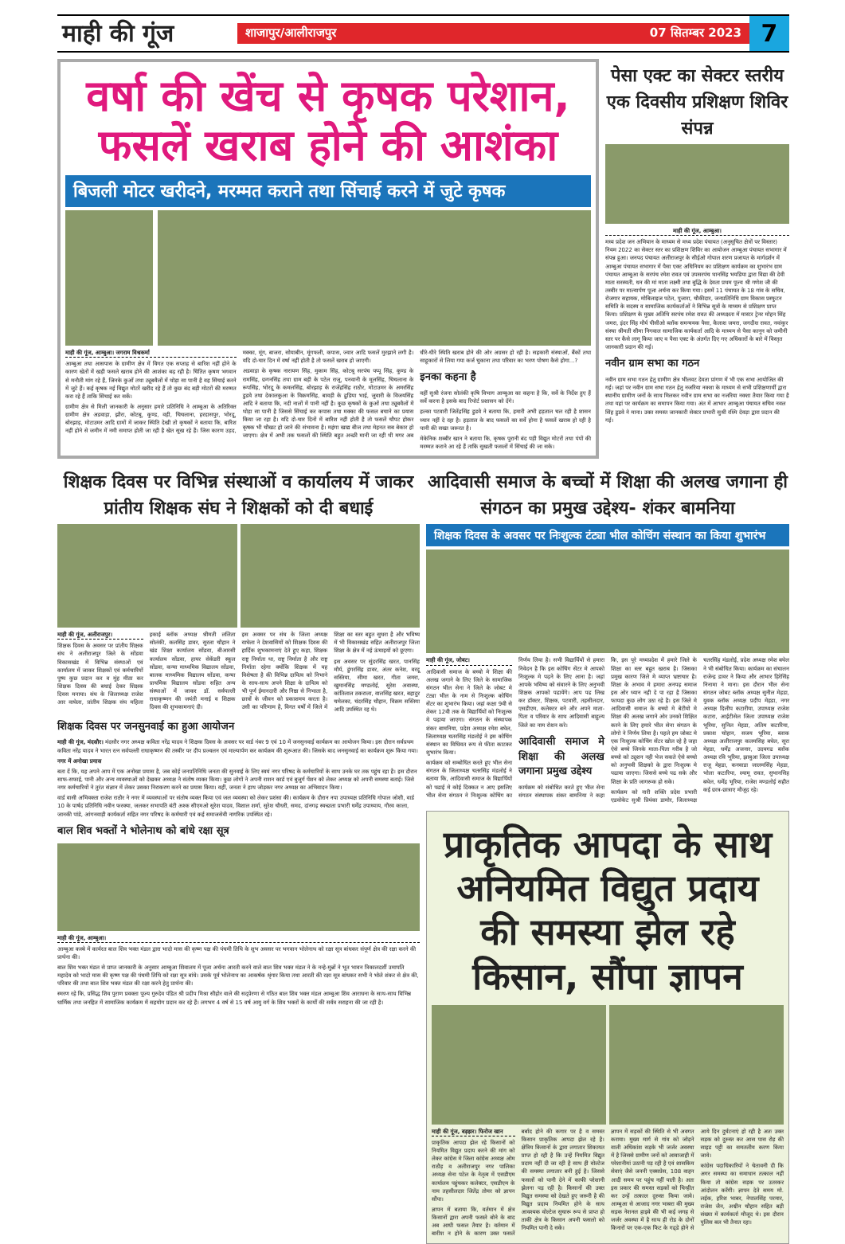माही की गूंज
शाजापुर/आलीराजपुर 07 सितम्बर 2023
7
वर्षा की खेंच से कृषक परेशान, फसलें खराब होने की आशंका
बिजली मोटर खरीदने, मरम्मत कराने तथा सिंचाई करने में जुटे कृषक
माही की गूंज, आम्बुआ। जगराम विश्वकर्मा
आम्बुआ तथा आसपास के ग्रामीण क्षेत्र में विगत एक सप्ताह से बारिश नहीं होने के कारण खेतों में खड़ी फसले खराब होने की आशंका बढ़ रही है। चिंतित कृषण भगवान से मनौती मांग रहे हैं, जिनके कुओं तथा ट्यूबवैलों में थोड़ा सा पानी है वह सिंचाई करने में जुटे हैं। कई कृषक नई विद्युत मोटरें खरीद रहे हैं तो कुछ बंद बड़ी मोटरों की मरम्मत करा रहे हैं ताकि सिंचाई कर सकें।
ग्रामीण क्षेत्र से मिली जानकारी के अनुसार हमारे प्रतिनिधि ने आम्बुआ के अतिरिक्त ग्रामीण क्षेत्र अडवाड़ा, झौरा, कोटबू, कुण्ड, वड़ी, चिचलाना, हरदासपुर, भोरदू, बोरझाड़, मोटाउमर आदि ग्रामों में जाकर स्थिति देखी तो कृषकों ने बताया कि, बारिश नहीं होने से जमीन में नमी समाप्त होती जा रही है खेत सूख रहे हैं। जिस कारण उड़द, मक्का, मूंग, बाजरा, सोयाबीन, मूंगफली, कपास, ज्वार आदि फसलें मुरझाने लगी है। यदि दो-चार दिन में वर्षा नहीं होती है तो फसलें खराब हो जाएगी।
अडवाड़ा के कृषक नारायण सिंह, मुकाम सिंह, कोटबू सरपंच पप्पू सिंह, कुण्ड के रामसिंह, छगनसिंह तथा ग्राम बड़ी के पटेल राजू, पनवानी के मूलसिंह, चिचलाना के रूपसिंह, भोरदू के कमलसिंह, बोरझाड़ के राजेंद्रसिंह राठौर, मोटाउमर के अमरसिंह डुडवे तथा देकालकुआ के विक्रमसिंह, बावड़ी के ढुडिया भाई, जुवारी के विजयसिंह आदि ने बताया कि, नदी नालों में पानी नहीं है। कुछ कृषकों के कुओं तथा ट्यूबवैलों में थोड़ा सा पानी है जिससे सिंचाई कर कपास तथा मक्का की फसल बचाने का प्रयास किया जा रहा है। यदि दो-चार दिनों में बारिश नहीं होती है तो फसलें चौपट होकर कृषक भी चौखट हो जाने की संभावना है। महंगा खाद्य बीज तथा मेहनत सब बेकार हो जाएगा। क्षेत्र में अभी तक फसलों की स्थिति बहुत अच्छी मानी जा रही थी मगर अब धीरे-धीरे स्थिति खराब होने की ओर अग्रसर हो रही है। सहकारी संस्थाओं, बैंकों तथा साहूकारों से लिया गया कर्ज चुकाना तथा परिवार का भरण पोषण कैसे होगा...?
इनका कहना है
वहीं सुश्री रंजना सोलंकी कृषि विभाग आम्बुआ का कहना है कि, सर्वे के निर्देश हुए हैं सर्वे करना है इसके बाद रिपोर्ट प्रशासन को देंगे।
हल्का पटवारी जितेंद्रसिंह डुडवे ने बताया कि, हमारी अभी हड़ताल चल रही है शासन ध्यान नहीं दे रहा है। हड़ताल के बाद फसलों का सर्वे होना है फसलें खराब हो रही है पानी की सख्त जरूरत है।
मेकेनिक शब्बीर खान ने बताया कि, कृषक पुरानी बंद पड़ी विद्युत मोटरों तथा पंपों की मरम्मत कराने आ रहे हैं ताकि सुखती फसलों में सिंचाई की जा सके।
पेसा एक्ट का सेक्टर स्तरीय एक दिवसीय प्रशिक्षण शिविर संपन्न
माही की गूंज, आम्बुआ।
मध्य प्रदेश जन अभियान के माध्यम से मध्य प्रदेश पंचायत (अनुसूचित क्षेत्रों पर विस्तार) नियम 2022 का सेक्टर स्तर का प्रशिक्षण शिविर का आयोजन आम्बुआ पंचायत सभागार में संपन्न हुआ। जनपद पंचायत अलीराजपुर के सीईओ गोपाल शरण प्रजापत के मार्गदर्शन में आम्बुआ पंचायत सभागार में पैसा एक्ट अधिनियम का प्रशिक्षण कार्यक्रम का शुभारंभ ग्राम पंचायत आम्बुआ के सरपंच रमेश रावत एवं उपसरपंच थानसिंह भयडिया द्वारा विद्या की देवी माता सरस्वती, धन की मां माता लक्ष्मी तथा बुद्धि के देवता प्रथम पूज्य श्री गणेश जी की तस्वीर पर माल्यार्पण पूजा अर्चना कर किया गया। इसमें 11 पंचायत के 18 गांव के सचिव, रोजगार सहायक, मोबिलाइज पटेल, पुजारा, चौकीदार, जनप्रतिनिधि ग्राम विकास प्रस्फुटन समिति के सदस्य व सामाजिक कार्यकर्ताओं ने विभिन्न सूत्रों के माध्यम से प्रशिक्षण प्राप्त किया। प्रशिक्षण के मुख्य अतिथि सरपंच रमेश रावत की अध्यक्षता में मास्टर ट्रेनर मोहन सिंह जमरा, इंदर सिंह मौर्य पीसीओ ब्लॉक समन्वयक पैसा, कैलाश जमरा, जगदीश रावत, नवांकुर संस्था श्रीमती सीमा निगवाल सामाजिक कार्यकर्ता आदि के माध्यम से पैसा कानून को जमीनी स्तर पर कैसे लागू किया जाए व पैसा एक्ट के अंतर्गत दिए गए अधिकारों के बारे में विस्तृत जानकारी प्रदान की गई।
नवीन ग्राम सभा का गठन
नवीन ग्राम सभा गठन हेतु ग्रामीण क्षेत्र भीलवट देवता प्रांगण में भी एक सभा आयोजित की गई। जहां पर नवीन ग्राम सभा गठन हेतु नजरिया नक्शा के माध्यम से सभी प्रशिक्षणार्थी द्वारा स्थानीय ग्रामीण जनों के साथ मिलकर नवीन ग्राम सभा का नजरिया नक्शा तैयार किया गया है तथा यहां पर कार्यक्रम का समापन किया गया। अंत में आभार आम्बुआ पंचायत सचिव नवल सिंह डुडवे ने माना। उक्त समस्त जानकारी सेक्टर प्रभारी सुश्री रश्मि देवड़ा द्वारा प्रदान की गई।
शिक्षक दिवस पर विभिन्न संस्थाओं व कार्यालय में जाकर प्रांतीय शिक्षक संघ ने शिक्षकों को दी बधाई
माही की गूंज, अलीराजपुर।
शिक्षक दिवस के अवसर पर प्रांतीय शिक्षक संघ ने अलीराजपुर जिले के सोंडवा विकासखंड में विभिन्न संस्थाओं एवं कार्यालय में जाकर शिक्षकों एवं कर्मचारियों पुष्प कुछ प्रदान कर व मुंह मीठा कर शिक्षक दिवस की बधाई देकर शिक्षक दिवस मनाया। संघ के जिलाध्यक्ष राजेश आर वाघेला, प्रांतीय शिक्षक संघ महिला इकाई ब्लॉक अध्यक्ष श्रीमती ललिता सोलंकी, कलसिंह डावर, सुरला चौहान ने खंड शिक्षा कार्यालय सोंडवा, बीआरसी कार्यालय सोंडवा, हायर सेकेंडरी स्कूल सोंडवा, कन्या माध्यमिक विद्यालय सोंडवा, बालक माध्यमिक विद्यालय सोंडवा, कन्या प्राथमिक विद्यालय सोंडवा सहित अन्य संस्थाओं में जाकर डॉ. सर्वपल्ली राधाकृष्णन की जयंती मनाई व शिक्षक दिवस की शुभकामनाएं दी।
इस अवसर पर संघ के जिला अध्यक्ष वाघेला ने देशवासियों को शिक्षक दिवस की हार्दिक शुभकामनाएं देते हुए कहा, शिक्षक राष्ट्र निर्माता था, राष्ट्र निर्माता है और राष्ट्र निर्माता रहेगा क्योंकि शिक्षक में यह विशेषता है की विभिन्न दायित्व को निभाने के साथ-साथ अपने शिक्षा के दायित्व को भी पूर्ण ईमानदारी और निष्ठा से निभाता है, छात्रों के जीवन को प्रकाशमय करता है। उसी का परिणाम है, विगत वर्षों में जिले में शिक्षा का स्तर बहुत सुधरा है और भविष्य में भी विकासखंड सहित अलीराजपुर जिला शिक्षा के क्षेत्र में नई ऊंचाइयों को छूएगा।
इस अवसर पर सुंदरसिंह खरत, पानसिंह मौर्य, डुंगरसिंह डावर, अंतर कनेश, वरदू सस्तिया, सीमा खरत, गीता जमरा, खुमानसिंह मण्डलोई, सुरेश अवास्या, कांतिलाल ठकराला, वालसिंह खरत, बहादुर चमेलका, चंदरसिंह चौहान, विक्रम सस्तिया आदि उपस्थित रह थे।
शिक्षक दिवस पर जनसुनवाई का हुआ आयोजन
माही की गूंज, मंदसौर। मंदसौर नगर अध्यक्ष कविता नरेंद्र यादव ने शिक्षक दिवस के अवसर पर वार्ड नंबर 9 एवं 10 में जनसुनवाई कार्यक्रम का आयोजन किया। इस दौरान सर्वप्रथम कविता नरेंद्र यादव ने भारत रत्न सर्वपल्ली राधाकृष्णन की तस्वीर पर दीप प्रज्वलन एवं माल्यार्पण कर कार्यक्रम की शुरूआत की। जिसके बाद जनसुनवाई का कार्यक्रम शुरू किया गया।
नगर में अनोखा प्रयास
बता दें कि, यह अपने आप में एक अनोखा प्रयास है, जब कोई जनप्रतिनिधि जनता की सुनवाई के लिए स्वयं नगर परिषद के कर्मचारियों के साथ उनके घर तक पहुंच रहा है। इस दौरान साफ-सफाई, पानी और अन्य व्यवस्थाओं को देखकर अध्यक्ष ने संतोष व्यक्त किया। कुछ लोगों ने अपनी राशन कार्ड एवं बुजुर्ग पेंशन को लेकर अध्यक्ष को अपनी समस्या बताई। जिसे नगर कर्मचारियों ने तुरंत संज्ञान में लेकर उसका निराकरण करने का प्रयास किया। वहीं, जनता ने हाथ जोड़कर नगर अध्यक्ष का अभिवादन किया।
वार्ड वासी अभिवक्ता राजेश राठौर ने नगर में व्यवस्थाओं पर संतोष व्यक्त किया एवं जल व्यवस्था को लेकर प्रशंसा की। कार्यक्रम के दौरान नपा उपाध्यक्ष प्रतिनिधि गोपाल जोशी, वार्ड 10 के पार्षद प्रतिनिधि नवीन फरक्या, जलकर सभापति बंटी अश्क सीएमओ सुरेश यादव, विशाल शर्मा, सुरेश चौधरी, समद, दांनगढ़ स्वच्छता प्रभारी धर्मेंद्र उपाध्याय, गौरव काला, जानकी पांडे, आंगनवाड़ी कार्यकर्ता सहित नगर परिषद के कर्मचारी एवं कई समाजसेवी नागरिक उपस्थित रहे।
बाल शिव भक्तों ने भोलेनाथ को बांधे रक्षा सूत्र
माही की गूंज, आम्बुआ।
आम्बुआ कस्बे में कार्यरत बाल शिव भक्त मंडल द्वारा भादो मास की कृष्ण पक्ष की पंचमी तिथि के शुभ अवसर पर भगवान भोलेनाथ को रक्षा सूत्र बांधकर संपूर्ण क्षेत्र की रक्षा करने की प्रार्थना की।
बाल शिव भक्त मंडल से प्राप्त जानकारी के अनुसार आम्बुआ शिवालय में पूजा अर्चना आरती करने वाले बाल शिव भक्त मंडल ने के नन्हे-मुन्नों ने भूत भावन त्रिकालदर्शी उमापति महादेव को भादो मास की कृष्ण पक्ष की पंचमी तिथि को रक्षा सूत्र बांधे। उसके पूर्व भोलेनाथ का आकर्षक श्रृंगार किया तथा आरती की रक्षा सूत्र बांधकर सभी ने भोले शंकर से क्षेत्र की, परिवार की तथा बाल शिव भक्त मंडल की रक्षा करने हेतु प्रार्थना की।
स्मरण रहे कि, प्रसिद्ध शिव पुराण प्रवक्ता पूज्य गुरुदेव पंडित श्री प्रदीप मिश्रा सीहोर वाले की सद्प्रेरणा से गठित बाल शिव भक्त मंडल आम्बुआ शिव आराधना के साथ-साथ विभिन्न धार्मिक तथा जनहित में सामाजिक कार्यक्रम में सहयोग प्रदान कर रहे हैं। लगभग 4 वर्ष से 15 वर्ष आयु वर्ग के शिव भक्तों के कार्यों की सर्वत्र सराहना की जा रही है।
आदिवासी समाज के बच्चों में शिक्षा की अलख जगाना ही संगठन का प्रमुख उद्देश्य- शंकर बामनिया
शिक्षक दिवस के अवसर पर निःशुल्क टंट्या भील कोचिंग संस्थान का किया शुभारंभ
माही की गूंज, जोबट।
आदिवासी समाज के बच्चो मे शिक्षा की अलख जगाने के लिए जिले के सामाजिक संगठन भील सेना ने जिले के जोबट मे टंट्या भील के नाम से निःशुल्क कोचिंग सेंटर का शुभारंभ किया। जहां कक्षा 9वी से लेकर 12वी तक के विद्यार्थियों को निःशुल्क मे पढ़ाया जाएगा। संगठन के संस्थापक शंकर बामनिया, प्रदेश अध्यक्ष रमेश बघेल, जिलाध्यक्ष चतरसिंह मंडलोई ने इस कोचिंग संस्थान का विधिवत रूप से फीता काटकर शुभारंभ किया।
कार्यक्रम को सम्बोधित करते हुए भील सेना संगठन के जिलाध्यक्ष चतरसिंह मंडलोई ने बताया कि, आदिवासी समाज के विद्यार्थियों को पढाई मे कोई दिक्कत न आए इसलिए भील सेना संगठन ने निःशुल्क कोचिंग का निर्णय लिया है। सभी विद्यार्थियों से हमारा निवेदन है कि इस कोचिंग सेंटर मे आपको निःशुल्क मे पढ़ने के लिए आना है। जहां आपके भविष्य को संवारने के लिए अनुभवी शिक्षक आपको पढायेंगे। आप पढ लिख कर डॉक्टर, शिक्षक, पटवारी, तहसीलदार, एसडीएम, कलेक्टर बने और अपने माता-पिता व परिवार के साथ आदिवासी बाहुल्य जिले का नाम रोशन करे।
आदिवासी समाज मे शिक्षा की अलख जगाना प्रमुख उद्देश्य
कार्यक्रम को संबोधित करते हुए भील सेना संगठन संस्थापक शंकर बामनिया ने कहा कि, इस पूरे मध्यप्रदेश में हमारे जिले के शिक्षा का स्तर बहुत खराब है। जिसका प्रमुख कारण जिले मे व्याप्त भ्रष्टाचार है। शिक्षा के अभाव मे हमारा अनपढ़ समाज इस ओर ध्यान नही दे पा रहा है जिसका फायदा कुछ लोग उठा रहे है। इस जिले मे आदिवासी समाज के बच्चो मे बेटीयो मे शिक्षा की अलख जगाने ओर उनको शिक्षित करने के लिए हमारे भील सेना संगठन के लोगो ने निर्णय लिया है। पहले हम जोबट मे एक निःशुल्क कोचिंग सेंटर खोल रहे है जहा ऐसे बच्चे जिनके माता-पिता गरीब है जो बच्चो को ट्यूशन नही भेज सकते ऐसे बच्चो को अनुभवी शिक्षको के द्वारा निःशुल्क मे पढाया जाएगा। जिससे बच्चे पढ सके और शिक्षा के प्रति जागरूक हो सके।
कार्यक्रम को नारी शक्ति प्रदेश प्रभारी एडवोकेट सुश्री प्रियंका डामोर, जिलाध्यक्ष चतरसिंह मंडलोई, प्रदेश अध्यक्ष रमेश बघेल ने भी संबोधित किया। कार्यक्रम का संचालन राजेन्द्र डावर ने किया और आभार हिरेसिंह निनामा ने माना। इस दौरान भील सेना संगठन जोबट ब्लॉक अध्यक्ष सुनील मेहडा, युवक ब्लॉक अध्यक्ष प्रदीप मेहडा, नगर अध्यक्ष दिलीप कटारीया, उपाध्यक्ष राजेश कटारा, आईटीसेल जिला उपाध्यक्ष राजेश भूरिया, सुनिल मेहडा, अतिम कटारिया, प्रकाश चोहान, सजय भूरिया, ब्लाक अध्यक्ष अलीराजपुर कलमसिह बघेल, सूरा मेहडा, धर्मेंद्र अजनार, उदयगढ ब्लॉक अध्यक्ष रवि भूरिया, झाबुआ जिला उपाध्यक्ष राजू मेहडा, कनवाडा जालमसिंह मेहडा, भोला कटारिया, श्यामू रावत, सुभानसिह बघेल, धर्मेंद्र भूरिया, राजेश मण्डलोई सहीत कई छात्र-छात्राए मौजूद रहे।
प्राकृतिक आपदा के साथ अनियमित विद्युत प्रदाय की समस्या झेल रहे किसान, सौंपा ज्ञापन
माही की गूंज, बड़झर। फिरोज खान
प्राकृतिक आपदा झेल रहे किसानों को नियमित विद्युत प्रदाय करने की मांग को लेकर कांग्रेस मे जिला कांग्रेस अध्यक्ष ओम राठौड़ व अलीराजपुर नगर पालिका अध्यक्ष सेना पटेल के नेतृत्व में एसडीएम कार्यालय पहुंचकर कलेक्टर, एसडीएम के नाम तहसीलदार जितेंद्र तोमर को ज्ञापन सौंपा।
ज्ञापन में बताया कि, वर्तमान में क्षेत्र किसानों द्वारा अपनी फसले बोने के बाद अब आधी फसल तैयार है। वर्तमान में बारीश न होने के कारण उक्त फसलें बर्बाद होने की कगार पर है व समस्त किसान प्राकृतिक आपदा झेल रहे है। क्षेत्रिय किसानों के द्वारा लगातार शिकायत प्राप्त हो रही है कि उन्हें नियमित विद्युत प्रदाय नहीं दी जा रही है साथ ही वोल्टेज की समस्या लगातार बनी हुई है। जिससे फसलों को पानी देने में काफी परेशानी झेलना पड़ रही है। किसानों की उक्त विद्युत समस्या को देखते हुए जरूरी है की विद्युत प्रदाय नियमित होने के साथ आवश्यक वोल्टेज सुचारू रूप से प्राप्त हो ताकी क्षेत्र के किसान अपनी फसलो को नियमित पानी दे सके।
ज्ञापन में सड़कों की स्थिति से भी अवगत कराया। मुख्य मार्ग से गांव को जोड़ने वाली अधिकांश सड़के भी जर्जर अवस्था में है जिससे ग्रामीण जनों को आवाजाही में परेशानीयां उठानी पड़ रही है एवं शासकिय सेवाएं जैसे जननी एक्सप्रेस, 108 वाहन आदी समय पर पहुंच नहीं पाती है। अतः इस प्रकार की समस्त सड़कों को चिन्हीत कर उन्हें तत्काल दुरुस्त किया जावे। आम्बुआ से आजाद नगर भाबरा की मुख्य सड़क नेशनल हाइवे की भी कई जगह से जर्जर अवस्था में है साथ ही रोड के दोनों किनारों पर एक-एक फिट के गढ्डे होने से आये दिन दुर्घटनाएं हो रही है अतः उक्त सड़क को दुरुस्त कर आस पास रोड़ की साइड पट्टी का समतलीय करण किया जावे।
कांग्रेस पदाधिकारियों ने चेतावनी दी कि अगर समस्या का समाधान तत्काल नहीं किया तो कांग्रेस सड़क पर उतरकर आंदोलन करेंगी। ज्ञापन देते समय मो. लईक, हरिश भाबर, नेपालसिंह परमार, राजेश जैन, अश्वीन चौहान सहित बड़ी संख्या में कार्यकर्ता मौजूद थे। इस दौरान पुलिस बल भी तैनात रहा।